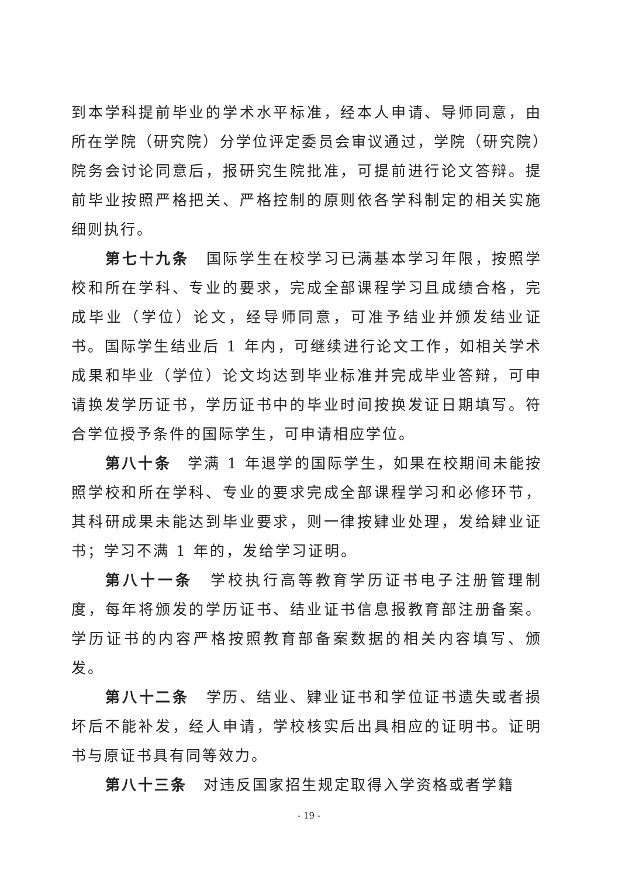到本学科提前毕业的学术水平标准，经本人申请、导师同意，由所在学院（研究院）分学位评定委员会审议通过，学院（研究院）院务会讨论同意后，报研究生院批准，可提前进行论文答辩。提前毕业按照严格把关、严格控制的原则依各学科制定的相关实施细则执行。
第七十九条　国际学生在校学习已满基本学习年限，按照学校和所在学科、专业的要求，完成全部课程学习且成绩合格，完成毕业（学位）论文，经导师同意，可准予结业并颁发结业证书。国际学生结业后 1 年内，可继续进行论文工作，如相关学术成果和毕业（学位）论文均达到毕业标准并完成毕业答辩，可申请换发学历证书，学历证书中的毕业时间按换发证日期填写。符合学位授予条件的国际学生，可申请相应学位。
第八十条　学满 1 年退学的国际学生，如果在校期间未能按照学校和所在学科、专业的要求完成全部课程学习和必修环节，其科研成果未能达到毕业要求，则一律按肄业处理，发给肄业证书；学习不满 1 年的，发给学习证明。
第八十一条　学校执行高等教育学历证书电子注册管理制度，每年将颁发的学历证书、结业证书信息报教育部注册备案。学历证书的内容严格按照教育部备案数据的相关内容填写、颁发。
第八十二条　学历、结业、肄业证书和学位证书遗失或者损坏后不能补发，经人申请，学校核实后出具相应的证明书。证明书与原证书具有同等效力。
第八十三条　对违反国家招生规定取得入学资格或者学籍
- 19 -